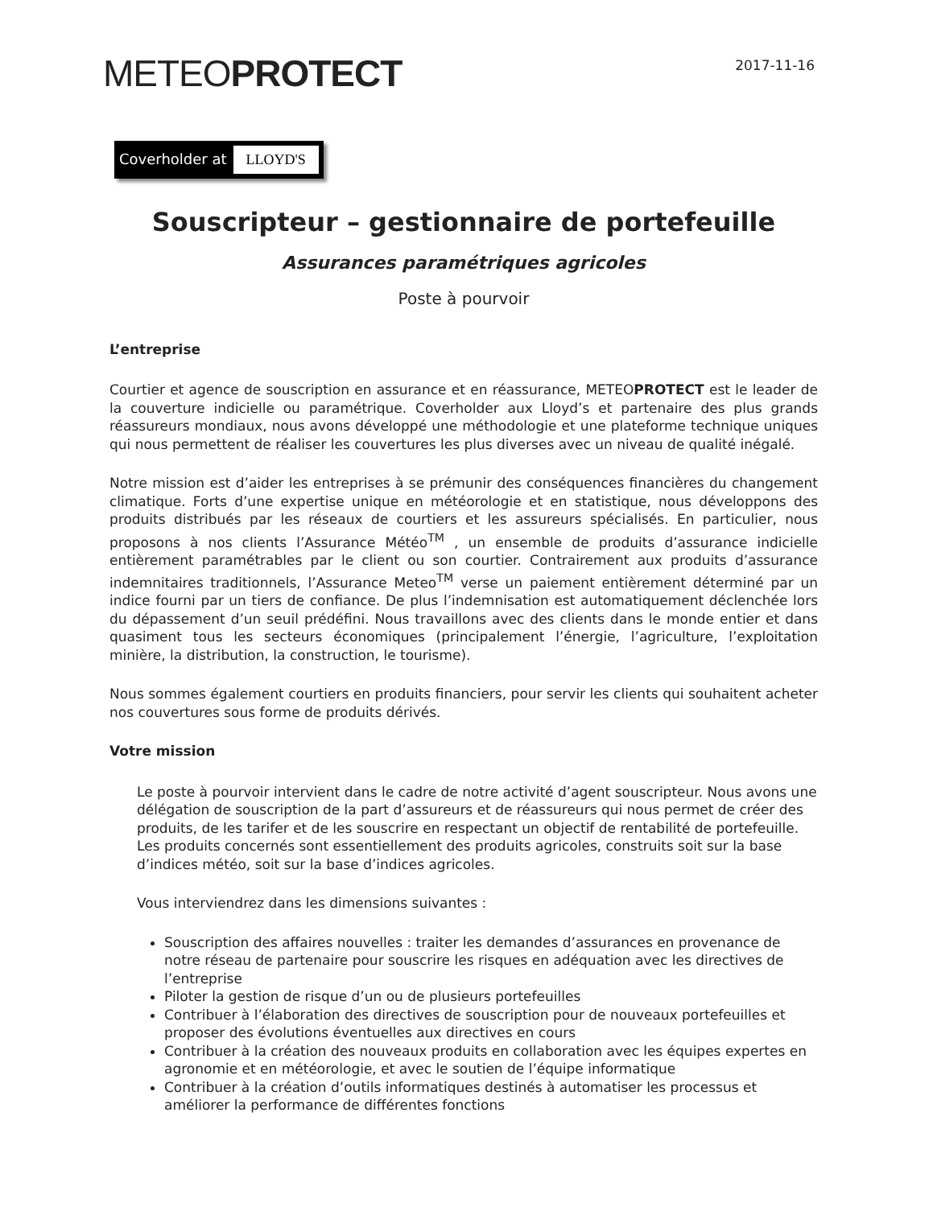2017-11-16 METEOPROTECT
Coverholder at LLOYD'S
Souscripteur – gestionnaire de portefeuille
Assurances paramétriques agricoles
Poste à pourvoir
L’entreprise
Courtier et agence de souscription en assurance et en réassurance, METEOPROTECT est le leader de la couverture indicielle ou paramétrique. Coverholder aux Lloyd’s et partenaire des plus grands réassureurs mondiaux, nous avons développé une méthodologie et une plateforme technique uniques qui nous permettent de réaliser les couvertures les plus diverses avec un niveau de qualité inégalé.
Notre mission est d’aider les entreprises à se prémunir des conséquences financières du changement climatique. Forts d’une expertise unique en météorologie et en statistique, nous développons des produits distribués par les réseaux de courtiers et les assureurs spécialisés. En particulier, nous proposons à nos clients l’Assurance Météo<sup>TM</sup> , un ensemble de produits d’assurance indicielle entièrement paramétrables par le client ou son courtier. Contrairement aux produits d’assurance indemnitaires traditionnels, l’Assurance Meteo<sup>TM</sup> verse un paiement entièrement déterminé par un indice fourni par un tiers de confiance. De plus l’indemnisation est automatiquement déclenchée lors du dépassement d’un seuil prédéfini. Nous travaillons avec des clients dans le monde entier et dans quasiment tous les secteurs économiques (principalement l’énergie, l’agriculture, l’exploitation minière, la distribution, la construction, le tourisme).
Nous sommes également courtiers en produits financiers, pour servir les clients qui souhaitent acheter nos couvertures sous forme de produits dérivés.
Votre mission
Le poste à pourvoir intervient dans le cadre de notre activité d’agent souscripteur. Nous avons une délégation de souscription de la part d’assureurs et de réassureurs qui nous permet de créer des produits, de les tarifer et de les souscrire en respectant un objectif de rentabilité de portefeuille. Les produits concernés sont essentiellement des produits agricoles, construits soit sur la base d’indices météo, soit sur la base d’indices agricoles.
Vous interviendrez dans les dimensions suivantes :
Souscription des affaires nouvelles : traiter les demandes d’assurances en provenance de notre réseau de partenaire pour souscrire les risques en adéquation avec les directives de l’entreprise
Piloter la gestion de risque d’un ou de plusieurs portefeuilles
Contribuer à l’élaboration des directives de souscription pour de nouveaux portefeuilles et proposer des évolutions éventuelles aux directives en cours
Contribuer à la création des nouveaux produits en collaboration avec les équipes expertes en agronomie et en météorologie, et avec le soutien de l’équipe informatique
Contribuer à la création d’outils informatiques destinés à automatiser les processus et améliorer la performance de différentes fonctions